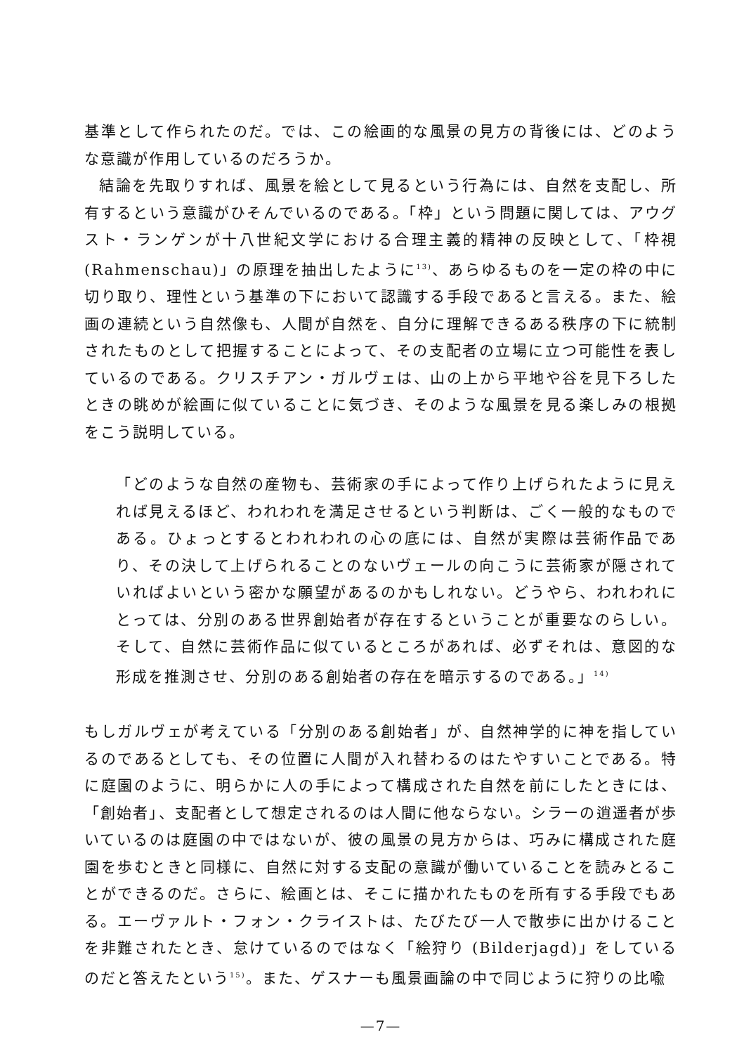基準として作られたのだ。では、この絵画的な風景の見方の背後には、どのような意識が作用しているのだろうか。
結論を先取りすれば、風景を絵として見るという行為には、自然を支配し、所有するという意識がひそんでいるのである。「枠」という問題に関しては、アウグスト・ランゲンが十八世紀文学における合理主義的精神の反映として、「枠視(Rahmenschau)」の原理を抽出したように<sup>13)</sup>、あらゆるものを一定の枠の中に切り取り、理性という基準の下において認識する手段であると言える。また、絵画の連続という自然像も、人間が自然を、自分に理解できるある秩序の下に統制されたものとして把握することによって、その支配者の立場に立つ可能性を表しているのである。クリスチアン・ガルヴェは、山の上から平地や谷を見下ろしたときの眺めが絵画に似ていることに気づき、そのような風景を見る楽しみの根拠をこう説明している。
「どのような自然の産物も、芸術家の手によって作り上げられたように見えれば見えるほど、われわれを満足させるという判断は、ごく一般的なものである。ひょっとするとわれわれの心の底には、自然が実際は芸術作品であり、その決して上げられることのないヴェールの向こうに芸術家が隠されていればよいという密かな願望があるのかもしれない。どうやら、われわれにとっては、分別のある世界創始者が存在するということが重要なのらしい。そして、自然に芸術作品に似ているところがあれば、必ずそれは、意図的な形成を推測させ、分別のある創始者の存在を暗示するのである。」<sup>14)</sup>
もしガルヴェが考えている「分別のある創始者」が、自然神学的に神を指しているのであるとしても、その位置に人間が入れ替わるのはたやすいことである。特に庭園のように、明らかに人の手によって構成された自然を前にしたときには、「創始者」、支配者として想定されるのは人間に他ならない。シラーの逍遥者が歩いているのは庭園の中ではないが、彼の風景の見方からは、巧みに構成された庭園を歩むときと同様に、自然に対する支配の意識が働いていることを読みとることができるのだ。さらに、絵画とは、そこに描かれたものを所有する手段でもある。エーヴァルト・フォン・クライストは、たびたび一人で散歩に出かけることを非難されたとき、怠けているのではなく「絵狩り (Bilderjagd)」をしているのだと答えたという<sup>15)</sup>。また、ゲスナーも風景画論の中で同じように狩りの比喩
—7—